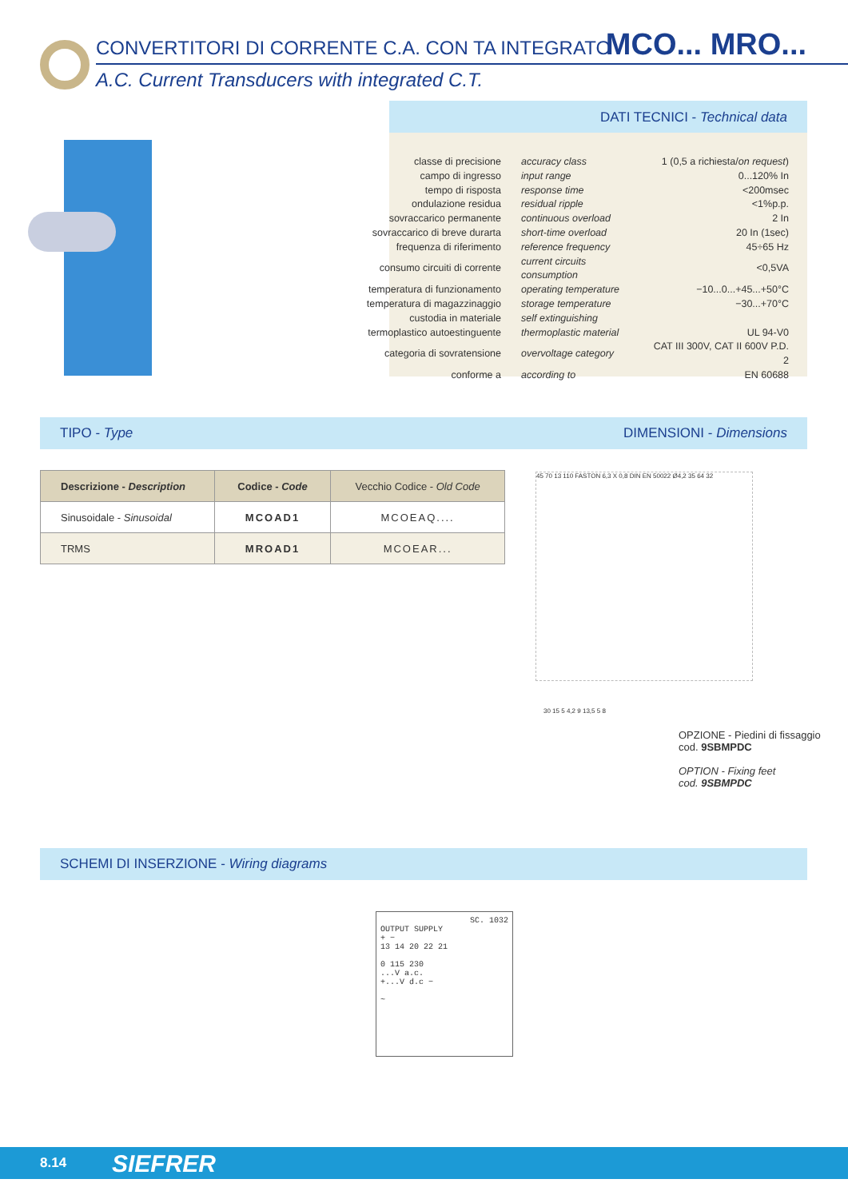CONVERTITORI DI CORRENTE C.A. CON TA INTEGRATO
A.C. Current Transducers with integrated C.T.
MCO... MRO...
DATI TECNICI - Technical data
| classe di precisione | accuracy class | 1 (0,5 a richiesta/ on request ) |
| campo di ingresso | input range | 0...120% In |
| tempo di risposta | response time | <200msec |
| ondulazione residua | residual ripple | <1%p.p. |
| sovraccarico permanente | continuous overload | 2 In |
| sovraccarico di breve durarta | short-time overload | 20 In (1sec) |
| frequenza di riferimento | reference frequency | 45÷65 Hz |
| consumo circuiti di corrente | current circuits consumption | <0,5VA |
| temperatura di funzionamento | operating temperature | −10...0...+45...+50°C |
| temperatura di magazzinaggio | storage temperature | −30...+70°C |
| custodia in materiale | self extinguishing | |
| termoplastico autoestinguente | thermoplastic material | UL 94-V0 |
| categoria di sovratensione | overvoltage category | CAT III 300V, CAT II 600V P.D. 2 |
| conforme a | according to | EN 60688 |
TIPO - Type DIMENSIONI - Dimensions
| Descrizione - Description | Codice - Code | Vecchio Codice - Old Code |
| --- | --- | --- |
| Sinusoidale - Sinusoidal | MCOAD1 | MCOEAQ.... |
| TRMS | MROAD1 | MCOEAR... |
45 70 13 110 FASTON 6,3 X 0,8 DIN EN 50022 Ø4,2 35 64 32
30 15 5 4,2 9 13,5 5 8
OPZIONE - Piedini di fissaggio
cod. 9SBMPDC
OPTION - Fixing feet
cod. 9SBMPDC
SCHEMI DI INSERZIONE - Wiring diagrams
SC. 1032
OUTPUT SUPPLY
+ −
13 14 20 22 21
0 115 230
...V a.c.
+...V d.c −
~
8.14 SIEFRER